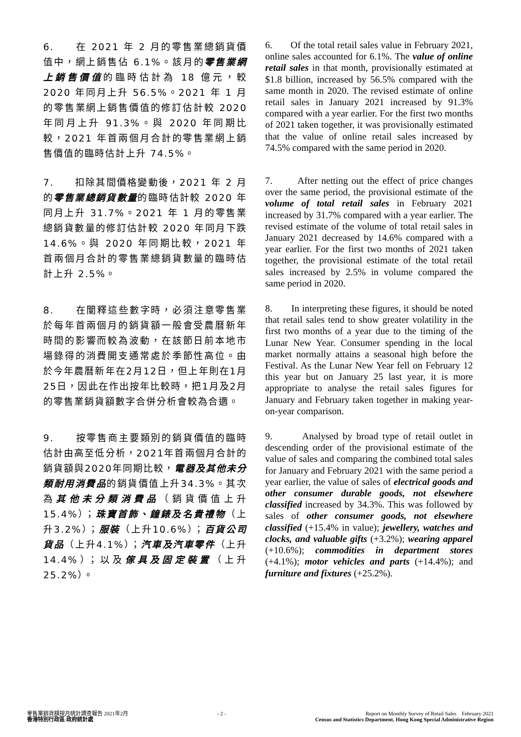6.　　在 2021 年 2 月的零售業總銷貨價值中，網上銷售佔 6.1%。該月的零售業網上銷售價值的臨時估計為 18 億元，較 2020 年同月上升 56.5%。2021 年 1 月的零售業網上銷售價值的修訂估計較 2020 年同月上升 91.3%。與 2020 年同期比較，2021 年首兩個月合計的零售業網上銷售價值的臨時估計上升 74.5%。
6. Of the total retail sales value in February 2021, online sales accounted for 6.1%. The value of online retail sales in that month, provisionally estimated at $1.8 billion, increased by 56.5% compared with the same month in 2020. The revised estimate of online retail sales in January 2021 increased by 91.3% compared with a year earlier. For the first two months of 2021 taken together, it was provisionally estimated that the value of online retail sales increased by 74.5% compared with the same period in 2020.
7.　　扣除其間價格變動後，2021 年 2 月的零售業總銷貨數量的臨時估計較 2020 年同月上升 31.7%。2021 年 1 月的零售業總銷貨數量的修訂估計較 2020 年同月下跌 14.6%。與 2020 年同期比較，2021 年首兩個月合計的零售業總銷貨數量的臨時估計上升 2.5%。
7. After netting out the effect of price changes over the same period, the provisional estimate of the volume of total retail sales in February 2021 increased by 31.7% compared with a year earlier. The revised estimate of the volume of total retail sales in January 2021 decreased by 14.6% compared with a year earlier. For the first two months of 2021 taken together, the provisional estimate of the total retail sales increased by 2.5% in volume compared the same period in 2020.
8.　　在闡釋這些數字時，必須注意零售業於每年首兩個月的銷貨額一般會受農曆新年時間的影響而較為波動，在該節日前本地市場錄得的消費開支通常處於季節性高位。由於今年農曆新年在2月12日，但上年則在1月25日，因此在作出按年比較時，把1月及2月的零售業銷貨額數字合併分析會較為合適。
8. In interpreting these figures, it should be noted that retail sales tend to show greater volatility in the first two months of a year due to the timing of the Lunar New Year. Consumer spending in the local market normally attains a seasonal high before the Festival. As the Lunar New Year fell on February 12 this year but on January 25 last year, it is more appropriate to analyse the retail sales figures for January and February taken together in making year-on-year comparison.
9.　　按零售商主要類別的銷貨價值的臨時估計由高至低分析，2021年首兩個月合計的銷貨額與2020年同期比較，電器及其他未分類耐用消費品的銷貨價值上升34.3%。其次為其他未分類消費品（銷貨價值上升15.4%）；珠寶首飾、鐘錶及名貴禮物（上升3.2%）；服裝（上升10.6%）；百貨公司貨品（上升4.1%）；汽車及汽車零件（上升14.4%）；以及傢具及固定裝置（上升25.2%）。
9. Analysed by broad type of retail outlet in descending order of the provisional estimate of the value of sales and comparing the combined total sales for January and February 2021 with the same period a year earlier, the value of sales of electrical goods and other consumer durable goods, not elsewhere classified increased by 34.3%. This was followed by sales of other consumer goods, not elsewhere classified (+15.4% in value); jewellery, watches and clocks, and valuable gifts (+3.2%); wearing apparel (+10.6%); commodities in department stores (+4.1%); motor vehicles and parts (+14.4%); and furniture and fixtures (+25.2%).
零售業銷貨額按月統計調查報告 2021年2月
香港特別行政區 政府統計處
- 2 - Report on Monthly Survey of Retail Sales February 2021
Census and Statistics Department, Hong Kong Special Administrative Region